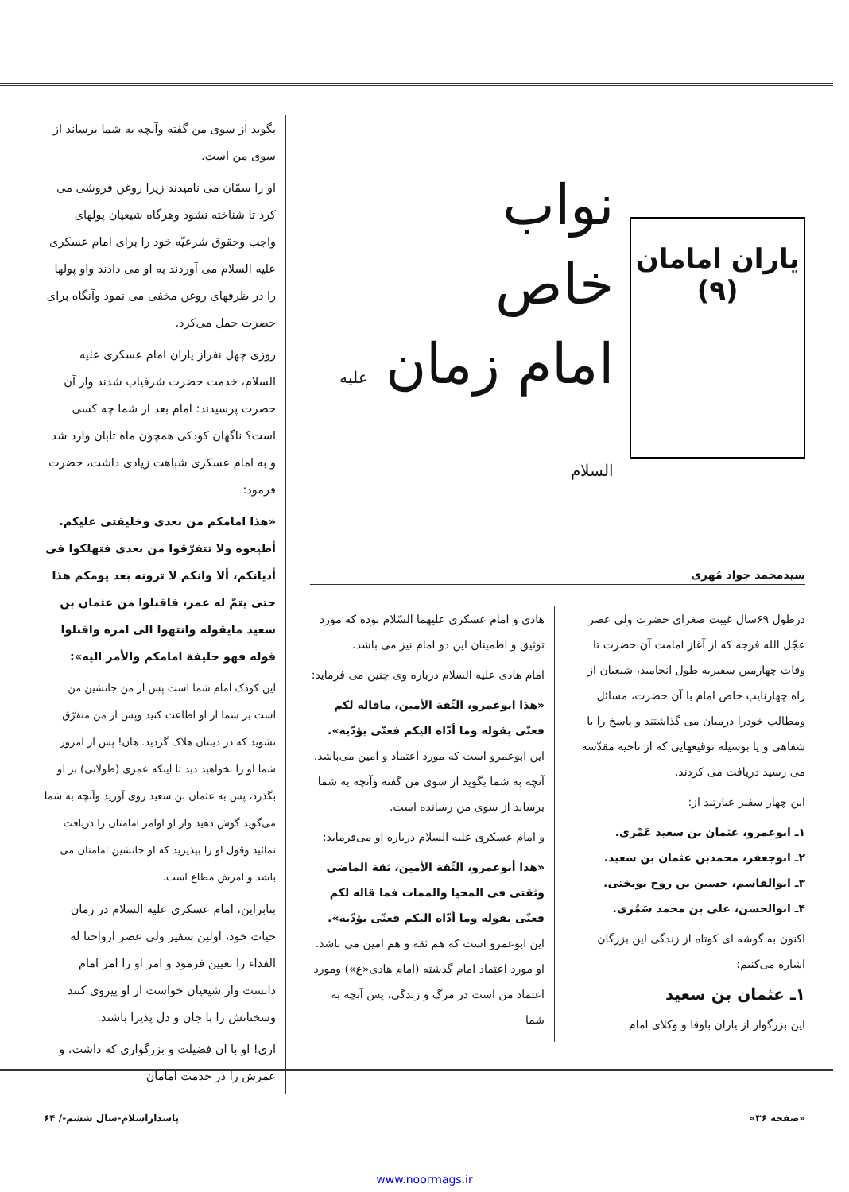یاران امامان
(۹)
نواب
خاص
امام زمان علیه السلام
سیدمحمد جواد مُهری
درطول ۶۹سال غیبت صغرای حضرت ولی عصر عجّل الله فرجه که از آغاز امامت آن حضرت تا وفات چهارمین سفیربه طول انجامید، شیعیان از راه چهارنایب خاص امام با آن حضرت، مسائل ومطالب خودرا درمیان می گذاشتند و پاسخ را یا شفاهی و یا بوسیله توقیعهایی که از ناحیه مقدّسه می رسید دریافت می کردند.
این چهار سفیر عبارتند از:
۱ـ ابوعمرو، عثمان بن سعید عَمْری.
۲ـ ابوجعفر، محمدبن عثمان بن سعید.
۳ـ ابوالقاسم، حسین بن روح نوبختی.
۴ـ ابوالحسن، علی بن محمد سَمُری.
اکنون به گوشه ای کوتاه از زندگی این بزرگان اشاره می‌کنیم:
۱ـ عثمان بن سعید
این بزرگوار از یاران باوفا و وکلای امام
هادی و امام عسکری علیهما السّلام بوده که مورد توثیق و اطمینان این دو امام نیز می باشد.
امام هادی علیه السلام درباره وی چنین می فرماید:
«هذا ابوعمرو، الثّقة الأمین، ماقاله لکم فعنّی یقوله وما أدّاه الیکم فعنّی یؤدّیه». این ابوعمرو است که مورد اعتماد و امین می‌باشد. آنچه به شما بگوید از سوی من گفته وآنچه به شما برساند از سوی من رسانده است.
و امام عسکری علیه السلام درباره او می‌فرماید:
«هذا أبوعمرو، الثّقة الأمین، ثقة الماضی وثقتی فی المحیا والممات فما قاله لکم فعنّی یقوله وما أدّاه الیکم فعنّی یؤدّیه». این ابوعمرو است که هم ثقه و هم امین می باشد. او مورد اعتماد امام گذشته (امام هادی«ع») ومورد اعتماد من است در مرگ و زندگی، پس آنچه به شما
بگوید از سوی من گفته وآنچه به شما برساند از سوی من است.
او را سمّان می نامیدند زیرا روغن فروشی می کرد تا شناخته نشود وهرگاه شیعیان پولهای واجب وحقوق شرعیّه خود را برای امام عسکری علیه السلام می آوردند به او می دادند واو پولها را در ظرفهای روغن مخفی می نمود وآنگاه برای حضرت حمل می‌کرد.
روزی چهل نفراز یاران امام عسکری علیه السلام، خدمت حضرت شرفیاب شدند واز آن حضرت پرسیدند: امام بعد از شما چه کسی است؟ ناگهان کودکی همچون ماه تابان وارد شد و به امام عسکری شباهت زیادی داشت، حضرت فرمود:
«هذا امامکم من بعدی وخلیفتی علیکم. أطیعوه ولا تتفرّقوا من بعدی فتهلکوا فی أدیانکم، ألا وانکم لا ترونه بعد یومکم هذا حتی یتمّ له عمر، فاقبلوا من عثمان بن سعید مایقوله وانتهوا الی امره واقبلوا قوله فهو خلیفة امامکم والأمر الیه»:
این کودک امام شما است پس از من جانشین من است بر شما از او اطاعت کنید وپس از من متفرّق نشوید که در دینتان هلاک گردید. هان! پس از امروز شما او را نخواهید دید تا اینکه عمری (طولانی) بر او بگذرد، پس به عثمان بن سعید روی آورید وآنچه به شما می‌گوید گوش دهید واز او اوامر امامتان را دریافت نمائید وقول او را بپذیرید که او جانشین امامتان می باشد و امرش مطاع است.
بنابراین، امام عسکری علیه السلام در زمان حیات خود، اولین سفیر ولی عصر ارواحنا له الفداء را تعیین فرمود و امر او را امر امام دانست واز شیعیان خواست از او پیروی کنند وسخنانش را با جان و دل پذیرا باشند.
آری! او با آن فضیلت و بزرگواری که داشت، و عمرش را در خدمت امامان
«صفحه ۳۶» پاسداراسلام-سال ششم-/ ۶۴
www.noormags.ir